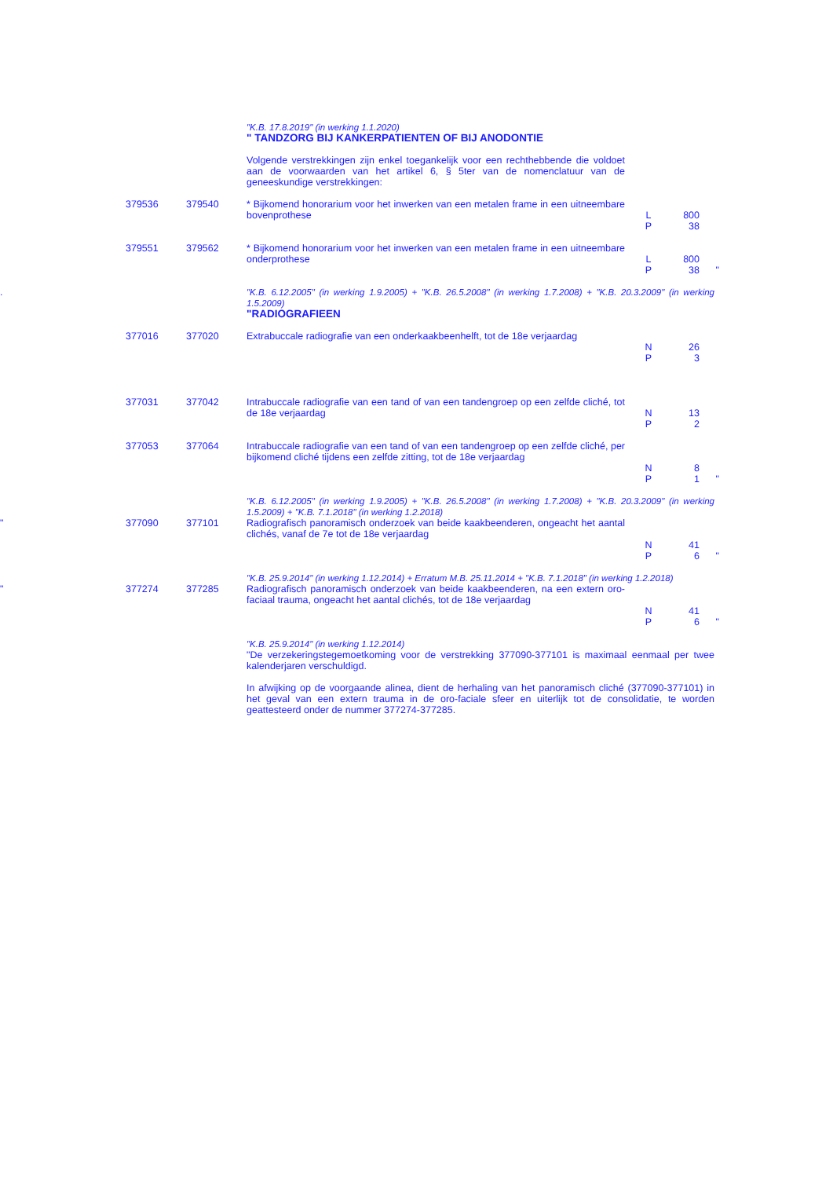"K.B. 17.8.2019" (in werking 1.1.2020)
" TANDZORG BIJ KANKERPATIENTEN OF BIJ ANODONTIE
Volgende verstrekkingen zijn enkel toegankelijk voor een rechthebbende die voldoet aan de voorwaarden van het artikel 6, § 5ter van de nomenclatuur van de geneeskundige verstrekkingen:
379536 379540 * Bijkomend honorarium voor het inwerken van een metalen frame in een uitneembare bovenprothese
L
P
800
38
379551 379562 * Bijkomend honorarium voor het inwerken van een metalen frame in een uitneembare onderprothese
L
P
800
38
"
. "K.B. 6.12.2005" (in werking 1.9.2005) + "K.B. 26.5.2008" (in werking 1.7.2008) + "K.B. 20.3.2009" (in werking 1.5.2009)
"RADIOGRAFIEEN
377016 377020 Extrabuccale radiografie van een onderkaakbeenhelft, tot de 18e verjaardag
N
P
26
3
377031 377042 Intrabuccale radiografie van een tand of van een tandengroep op een zelfde cliché, tot de 18e verjaardag
N
P
13
2
377053 377064 Intrabuccale radiografie van een tand of van een tandengroep op een zelfde cliché, per bijkomend cliché tijdens een zelfde zitting, tot de 18e verjaardag
N
P
8
1
"
"K.B. 6.12.2005" (in werking 1.9.2005) + "K.B. 26.5.2008" (in werking 1.7.2008) + "K.B. 20.3.2009" (in werking 1.5.2009) + "K.B. 7.1.2018" (in werking 1.2.2018)
" 377090 377101 Radiografisch panoramisch onderzoek van beide kaakbeenderen, ongeacht het aantal clichés, vanaf de 7e tot de 18e verjaardag
N
P
41
6
"
"K.B. 25.9.2014" (in werking 1.12.2014) + Erratum M.B. 25.11.2014 + "K.B. 7.1.2018" (in werking 1.2.2018)
" 377274 377285 Radiografisch panoramisch onderzoek van beide kaakbeenderen, na een extern oro-faciaal trauma, ongeacht het aantal clichés, tot de 18e verjaardag
N
P
41
6
"
"K.B. 25.9.2014" (in werking 1.12.2014)
"De verzekeringstegemoetkoming voor de verstrekking 377090-377101 is maximaal eenmaal per twee kalenderjaren verschuldigd.
In afwijking op de voorgaande alinea, dient de herhaling van het panoramisch cliché (377090-377101) in het geval van een extern trauma in de oro-faciale sfeer en uiterlijk tot de consolidatie, te worden geattesteerd onder de nummer 377274-377285.